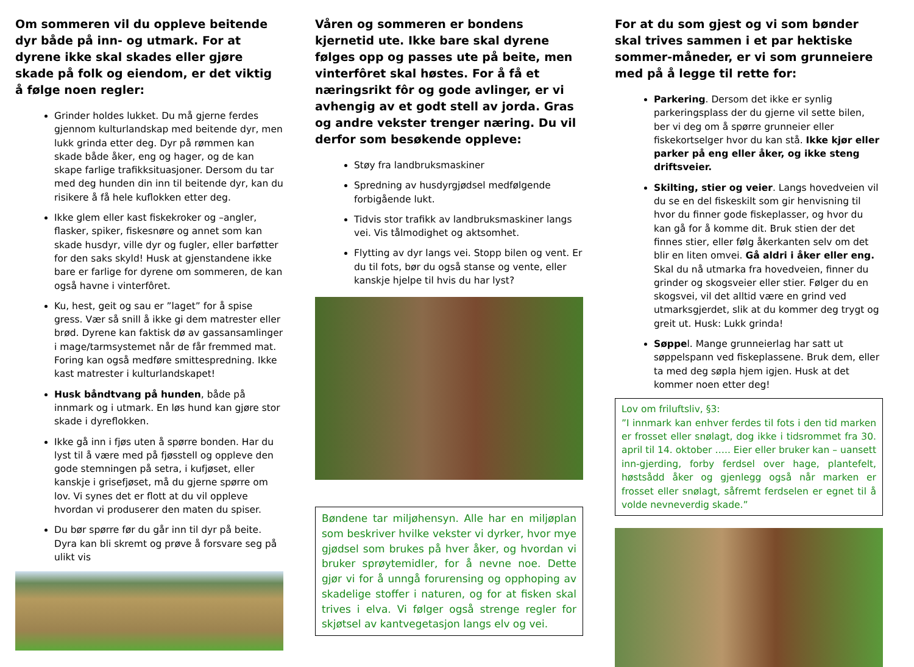Om sommeren vil du oppleve beitende dyr både på inn- og utmark. For at dyrene ikke skal skades eller gjøre skade på folk og eiendom, er det viktig å følge noen regler:
Grinder holdes lukket. Du må gjerne ferdes gjennom kulturlandskap med beitende dyr, men lukk grinda etter deg. Dyr på rømmen kan skade både åker, eng og hager, og de kan skape farlige trafikksituasjoner. Dersom du tar med deg hunden din inn til beitende dyr, kan du risikere å få hele kuflokken etter deg.
Ikke glem eller kast fiskekroker og –angler, flasker, spiker, fiskesnøre og annet som kan skade husdyr, ville dyr og fugler, eller barføtter for den saks skyld! Husk at gjenstandene ikke bare er farlige for dyrene om sommeren, de kan også havne i vinterfôret.
Ku, hest, geit og sau er ”laget” for å spise gress. Vær så snill å ikke gi dem matrester eller brød. Dyrene kan faktisk dø av gassansamlinger i mage/tarmsystemet når de får fremmed mat. Foring kan også medføre smittespredning. Ikke kast matrester i kulturlandskapet!
Husk båndtvang på hunden, både på innmark og i utmark. En løs hund kan gjøre stor skade i dyreflokken.
Ikke gå inn i fjøs uten å spørre bonden. Har du lyst til å være med på fjøsstell og oppleve den gode stemningen på setra, i kufjøset, eller kanskje i grisefjøset, må du gjerne spørre om lov. Vi synes det er flott at du vil oppleve hvordan vi produserer den maten du spiser.
Du bør spørre før du går inn til dyr på beite. Dyra kan bli skremt og prøve å forsvare seg på ulikt vis
Våren og sommeren er bondens kjernetid ute. Ikke bare skal dyrene følges opp og passes ute på beite, men vinterfôret skal høstes. For å få et næringsrikt fôr og gode avlinger, er vi avhengig av et godt stell av jorda. Gras og andre vekster trenger næring. Du vil derfor som besøkende oppleve:
Støy fra landbruksmaskiner
Spredning av husdyrgjødsel medfølgende forbigående lukt.
Tidvis stor trafikk av landbruksmaskiner langs vei. Vis tålmodighet og aktsomhet.
Flytting av dyr langs vei. Stopp bilen og vent. Er du til fots, bør du også stanse og vente, eller kanskje hjelpe til hvis du har lyst?
Bøndene tar miljøhensyn. Alle har en miljøplan som beskriver hvilke vekster vi dyrker, hvor mye gjødsel som brukes på hver åker, og hvordan vi bruker sprøytemidler, for å nevne noe. Dette gjør vi for å unngå forurensing og opphoping av skadelige stoffer i naturen, og for at fisken skal trives i elva. Vi følger også strenge regler for skjøtsel av kantvegetasjon langs elv og vei.
For at du som gjest og vi som bønder skal trives sammen i et par hektiske sommer-måneder, er vi som grunneiere med på å legge til rette for:
Parkering. Dersom det ikke er synlig parkeringsplass der du gjerne vil sette bilen, ber vi deg om å spørre grunneier eller fiskekortselger hvor du kan stå. Ikke kjør eller parker på eng eller åker, og ikke steng driftsveier.
Skilting, stier og veier. Langs hovedveien vil du se en del fiskeskilt som gir henvisning til hvor du finner gode fiskeplasser, og hvor du kan gå for å komme dit. Bruk stien der det finnes stier, eller følg åkerkanten selv om det blir en liten omvei. Gå aldri i åker eller eng. Skal du nå utmarka fra hovedveien, finner du grinder og skogsveier eller stier. Følger du en skogsvei, vil det alltid være en grind ved utmarksgjerdet, slik at du kommer deg trygt og greit ut. Husk: Lukk grinda!
Søppel. Mange grunneierlag har satt ut søppelspann ved fiskeplassene. Bruk dem, eller ta med deg søpla hjem igjen. Husk at det kommer noen etter deg!
Lov om friluftsliv, §3:
”I innmark kan enhver ferdes til fots i den tid marken er frosset eller snølagt, dog ikke i tidsrommet fra 30. april til 14. oktober ….. Eier eller bruker kan – uansett inn-gjerding, forby ferdsel over hage, plantefelt, høstsådd åker og gjenlegg også når marken er frosset eller snølagt, såfremt ferdselen er egnet til å volde nevneverdig skade.”